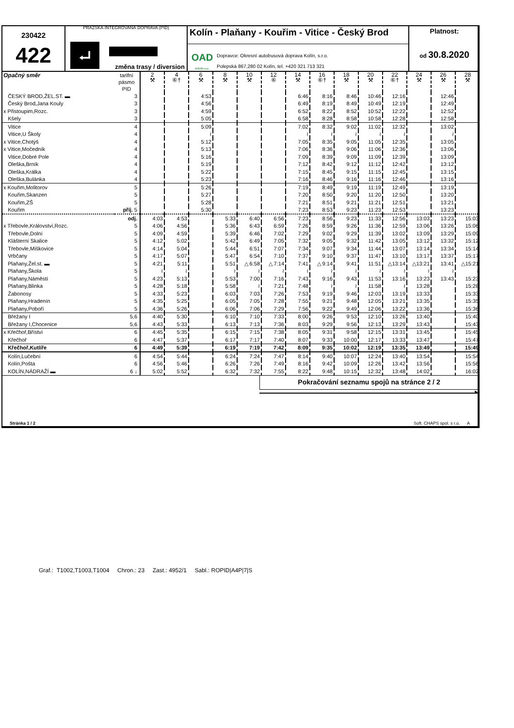230422
422
PRAŽSKÁ INTEGROVANÁ DOPRAVA (PID)
⮠
změna trasy / diversion
Kolín - Plaňany - Kouřim - Vitice - Český Brod
OAD
KOLÍN s.r.o.
Dopravce: Okresní autobusová doprava Kolín, s.r.o.
Polepská 867,280 02 Kolín, tel. +420 321 713 321
Platnost:
od 30.8.2020
| Opačný směr | tarifní pásmo PID | 2 ⚒ | 4 ⑥† | 6 ⚒ | 8 ⚒ | 10 ⚒ | 12 ⑥ | 14 ⚒ | 16 ⑥† | 18 ⚒ | 20 ⚒ | 22 ⑥† | 24 ⚒ | 26 ⚒ | 28 ⚒ |
| ČESKÝ BROD,ŽEL.ST. ▬ | 3 | | | 4:53 | | | | 6:46 | 8:16 | 8:46 | 10:46 | 12:16 | | 12:46 | |
| Český Brod,Jana Kouly | 3 | | | 4:56 | | | | 6:49 | 8:19 | 8:49 | 10:49 | 12:19 | | 12:49 | |
| x Přistoupim,Rozc. | 3 | | | 4:59 | | | | 6:52 | 8:22 | 8:52 | 10:52 | 12:22 | | 12:52 | |
| Kšely | 3 | | | 5:05 | | | | 6:58 | 8:28 | 8:58 | 10:58 | 12:28 | | 12:58 | |
| Vitice | 4 | | | 5:09 | | | | 7:02 | 8:32 | 9:02 | 11:02 | 12:32 | | 13:02 | |
| Vitice,U Školy | 4 | | | ≀ | | | | ≀ | ≀ | ≀ | ≀ | ≀ | | ≀ | |
| x Vitice,Chotýš | 4 | | | 5:12 | | | | 7:05 | 8:35 | 9:05 | 11:05 | 12:35 | | 13:05 | |
| x Vitice,Močedník | 4 | | | 5:13 | | | | 7:06 | 8:36 | 9:06 | 11:06 | 12:36 | | 13:06 | |
| Vitice,Dobré Pole | 4 | | | 5:16 | | | | 7:09 | 8:39 | 9:09 | 11:09 | 12:39 | | 13:09 | |
| Oleška,Brník | 4 | | | 5:19 | | | | 7:12 | 8:42 | 9:12 | 11:12 | 12:42 | | 13:12 | |
| Oleška,Králka | 4 | | | 5:22 | | | | 7:15 | 8:45 | 9:15 | 11:15 | 12:45 | | 13:15 | |
| Oleška,Bulánka | 4 | | | 5:23 | | | | 7:16 | 8:46 | 9:16 | 11:16 | 12:46 | | 13:16 | |
| x Kouřim,Molitorov | 5 | | | 5:26 | | | | 7:19 | 8:49 | 9:19 | 11:19 | 12:49 | | 13:19 | |
| Kouřim,Skanzen | 5 | | | 5:27 | | | | 7:20 | 8:50 | 9:20 | 11:20 | 12:50 | | 13:20 | |
| Kouřim,ZŠ | 5 | | | 5:28 | | | | 7:21 | 8:51 | 9:21 | 11:21 | 12:51 | | 13:21 | |
| Kouřim | příj. 5 | | | 5:30 | | | | 7:23 | 8:53 | 9:23 | 11:23 | 12:53 | | 13:23 | |
| | odj. | 4:03 | 4:53 | | 5:33 | 6:40 | 6:56 | 7:23 | 8:56 | 9:23 | 11:33 | 12:56 | 13:03 | 13:23 | 15:03 |
| x Třebovle,Království,Rozc. | 5 | 4:06 | 4:56 | | 5:36 | 6:43 | 6:59 | 7:26 | 8:59 | 9:26 | 11:36 | 12:59 | 13:06 | 13:26 | 15:06 |
| Třebovle,Dolní | 5 | 4:09 | 4:59 | | 5:39 | 6:46 | 7:02 | 7:29 | 9:02 | 9:29 | 11:39 | 13:02 | 13:09 | 13:29 | 15:09 |
| Klášterní Skalice | 5 | 4:12 | 5:02 | | 5:42 | 6:49 | 7:05 | 7:32 | 9:05 | 9:32 | 11:42 | 13:05 | 13:12 | 13:32 | 15:12 |
| Třebovle,Miškovice | 5 | 4:14 | 5:04 | | 5:44 | 6:51 | 7:07 | 7:34 | 9:07 | 9:34 | 11:44 | 13:07 | 13:14 | 13:34 | 15:14 |
| Vrbčany | 5 | 4:17 | 5:07 | | 5:47 | 6:54 | 7:10 | 7:37 | 9:10 | 9:37 | 11:47 | 13:10 | 13:17 | 13:37 | 15:17 |
| Plaňany,Žel.st. ▬ | 5 | 4:21 | 5:11 | | 5:51 | △ 6:58 | △ 7:14 | 7:41 | △ 9:14 | 9:41 | 11:51 | △13:14 | △13:21 | 13:41 | △15:21 |
| Plaňany,Škola | 5 | ≀ | ≀ | | ≀ | ≀ | ≀ | ≀ | ≀ | ≀ | ≀ | ≀ | ≀ | ≀ | ≀ |
| Plaňany,Náměstí | 5 | 4:23 | 5:13 | | 5:53 | 7:00 | 7:16 | 7:43 | 9:16 | 9:43 | 11:53 | 13:16 | 13:23 | 13:43 | 15:23 |
| Plaňany,Blinka | 5 | 4:28 | 5:18 | | 5:58 | ≀ | 7:21 | 7:48 | ≀ | ≀ | 11:58 | ≀ | 13:28 | | 15:28 |
| Žabonosy | 5 | 4:33 | 5:23 | | 6:03 | 7:03 | 7:26 | 7:53 | 9:19 | 9:46 | 12:03 | 13:19 | 13:33 | | 15:33 |
| Plaňany,Hradenín | 5 | 4:35 | 5:25 | | 6:05 | 7:05 | 7:28 | 7:55 | 9:21 | 9:48 | 12:05 | 13:21 | 13:35 | | 15:35 |
| Plaňany,Poboří | 5 | 4:36 | 5:26 | | 6:06 | 7:06 | 7:29 | 7:56 | 9:22 | 9:49 | 12:06 | 13:22 | 13:36 | | 15:36 |
| Břežany I | 5,6 | 4:40 | 5:30 | | 6:10 | 7:10 | 7:33 | 8:00 | 9:26 | 9:53 | 12:10 | 13:26 | 13:40 | | 15:40 |
| Břežany I,Chocenice | 5,6 | 4:43 | 5:33 | | 6:13 | 7:13 | 7:36 | 8:03 | 9:29 | 9:56 | 12:13 | 13:29 | 13:43 | | 15:43 |
| x Křečhoř,Bříství | 6 | 4:45 | 5:35 | | 6:15 | 7:15 | 7:38 | 8:05 | 9:31 | 9:58 | 12:15 | 13:31 | 13:45 | | 15:45 |
| Křečhoř | 6 | 4:47 | 5:37 | | 6:17 | 7:17 | 7:40 | 8:07 | 9:33 | 10:00 | 12:17 | 13:33 | 13:47 | | 15:47 |
| Křečhoř,Kutlíře | 6 | 4:49 | 5:39 | | 6:19 | 7:19 | 7:42 | 8:09 | 9:35 | 10:02 | 12:19 | 13:35 | 13:49 | | 15:49 |
| Kolín,Lučební | 6 | 4:54 | 5:44 | | 6:24 | 7:24 | 7:47 | 8:14 | 9:40 | 10:07 | 12:24 | 13:40 | 13:54 | | 15:54 |
| Kolín,Pošta | 6 | 4:56 | 5:46 | | 6:26 | 7:26 | 7:49 | 8:16 | 9:42 | 10:09 | 12:26 | 13:42 | 13:56 | | 15:56 |
| KOLÍN,NÁDRAŽÍ ▬ | 6 ↓ | 5:02 | 5:52 | | 6:32 | 7:32 | 7:55 | 8:22 | 9:48 | 10:15 | 12:32 | 13:48 | 14:02 | | 16:02 |
Pokračování seznamu spojů na stránce 2 / 2
▶
Stránka 1 / 2
Soft. CHAPS spol. s r.o. A
Graf.: T1002,T1003,T1004 Chron.: 23 Zast.: 4952/1 Sabl.: ROPID|A4P|7|S